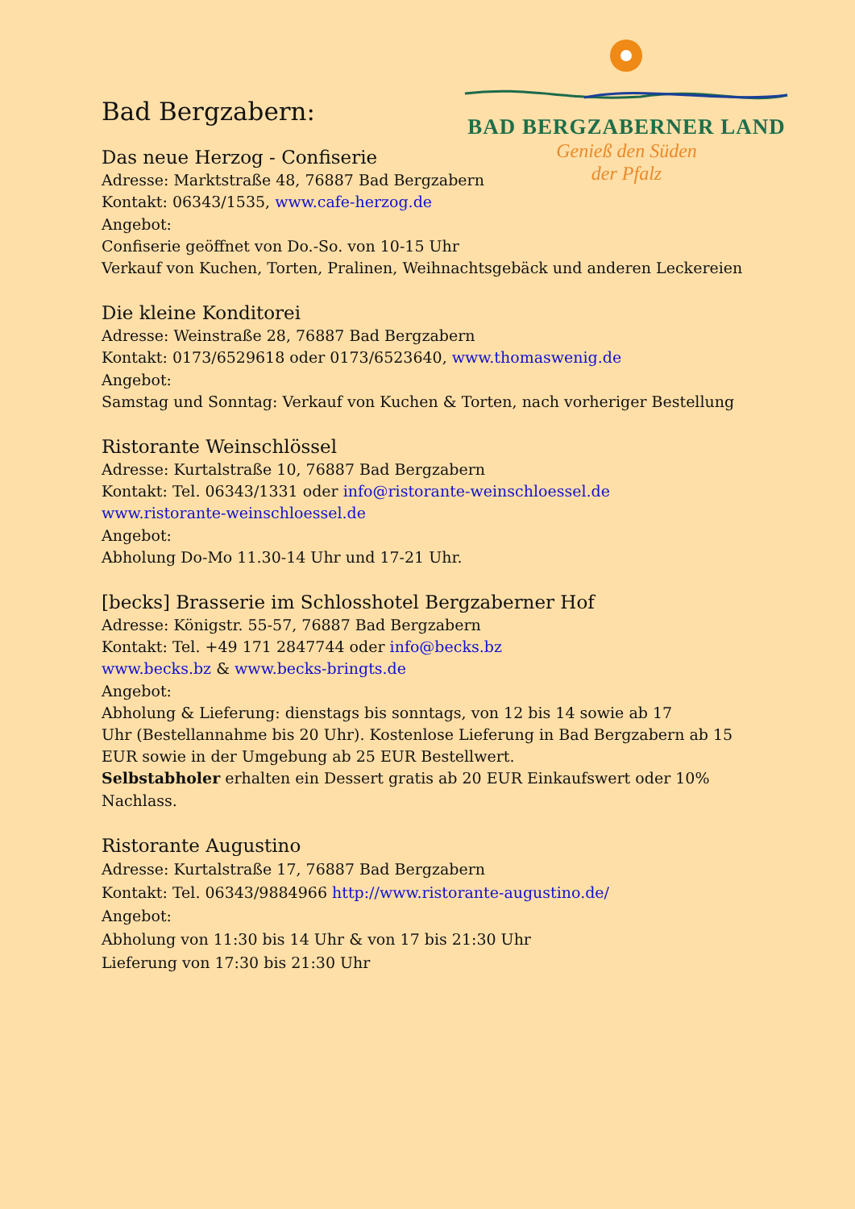BAD BERGZABERNER LAND
Genieß den Süden
der Pfalz
Bad Bergzabern:
Das neue Herzog - Confiserie
Adresse: Marktstraße 48, 76887 Bad Bergzabern
Kontakt: 06343/1535, www.cafe-herzog.de
Angebot:
Confiserie geöffnet von Do.-So. von 10-15 Uhr
Verkauf von Kuchen, Torten, Pralinen, Weihnachtsgebäck und anderen Leckereien
Die kleine Konditorei
Adresse: Weinstraße 28, 76887 Bad Bergzabern
Kontakt: 0173/6529618 oder 0173/6523640, www.thomaswenig.de
Angebot:
Samstag und Sonntag: Verkauf von Kuchen & Torten, nach vorheriger Bestellung
Ristorante Weinschlössel
Adresse: Kurtalstraße 10, 76887 Bad Bergzabern
Kontakt: Tel. 06343/1331 oder info@ristorante-weinschloessel.de
www.ristorante-weinschloessel.de
Angebot:
Abholung Do-Mo 11.30-14 Uhr und 17-21 Uhr.
[becks] Brasserie im Schlosshotel Bergzaberner Hof
Adresse: Königstr. 55-57, 76887 Bad Bergzabern
Kontakt: Tel. +49 171 2847744 oder info@becks.bz
www.becks.bz & www.becks-bringts.de
Angebot:
Abholung & Lieferung: dienstags bis sonntags, von 12 bis 14 sowie ab 17
Uhr (Bestellannahme bis 20 Uhr). Kostenlose Lieferung in Bad Bergzabern ab 15 EUR sowie in der Umgebung ab 25 EUR Bestellwert.
Selbstabholer erhalten ein Dessert gratis ab 20 EUR Einkaufswert oder 10% Nachlass.
Ristorante Augustino
Adresse: Kurtalstraße 17, 76887 Bad Bergzabern
Kontakt: Tel. 06343/9884966 http://www.ristorante-augustino.de/
Angebot:
Abholung von 11:30 bis 14 Uhr & von 17 bis 21:30 Uhr
Lieferung von 17:30 bis 21:30 Uhr